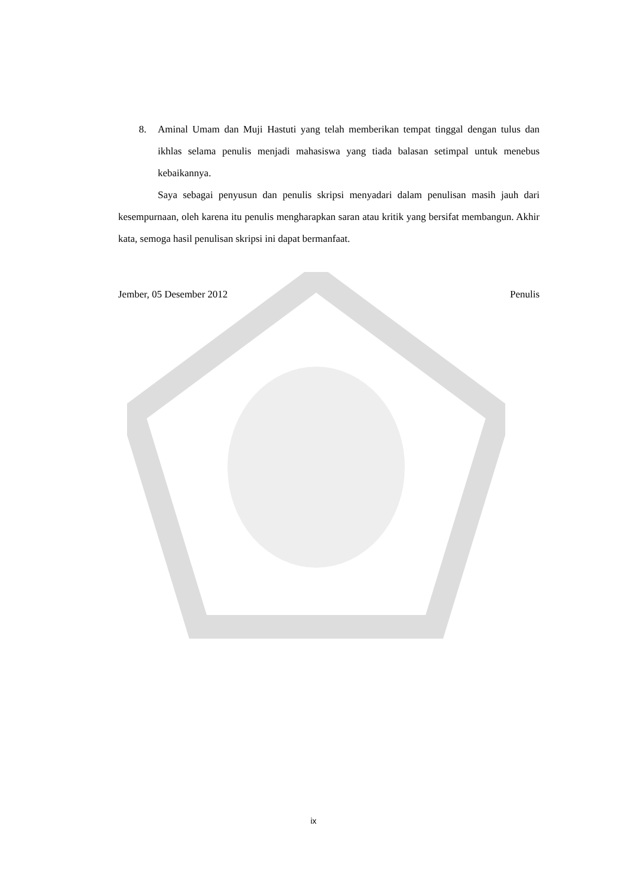8. Aminal Umam dan Muji Hastuti yang telah memberikan tempat tinggal dengan tulus dan ikhlas selama penulis menjadi mahasiswa yang tiada balasan setimpal untuk menebus kebaikannya.
Saya sebagai penyusun dan penulis skripsi menyadari dalam penulisan masih jauh dari kesempurnaan, oleh karena itu penulis mengharapkan saran atau kritik yang bersifat membangun. Akhir kata, semoga hasil penulisan skripsi ini dapat bermanfaat.
Jember, 05 Desember 2012 Penulis
ix